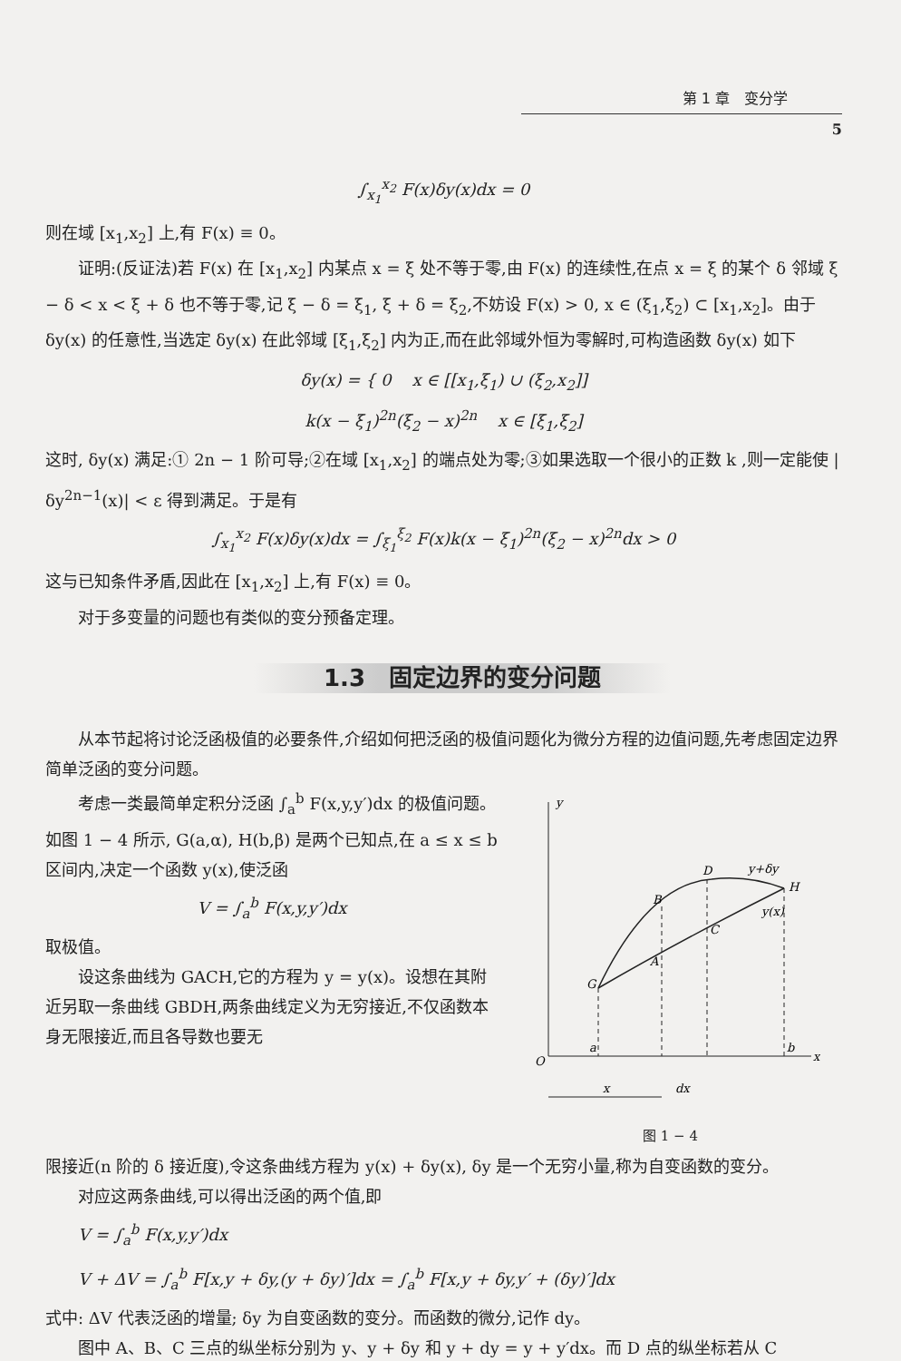第 1 章　变分学
5
∫<sub>x<sub>1</sub></sub><sup>x<sub>2</sub></sup> F(x)δy(x)dx = 0
则在域 [x<sub>1</sub>,x<sub>2</sub>] 上,有 F(x) ≡ 0。
证明:(反证法)若 F(x) 在 [x<sub>1</sub>,x<sub>2</sub>] 内某点 x = ξ 处不等于零,由 F(x) 的连续性,在点 x = ξ 的某个 δ 邻域 ξ − δ < x < ξ + δ 也不等于零,记 ξ − δ = ξ<sub>1</sub>, ξ + δ = ξ<sub>2</sub>,不妨设 F(x) > 0, x ∈ (ξ<sub>1</sub>,ξ<sub>2</sub>) ⊂ [x<sub>1</sub>,x<sub>2</sub>]。由于 δy(x) 的任意性,当选定 δy(x) 在此邻域 [ξ<sub>1</sub>,ξ<sub>2</sub>] 内为正,而在此邻域外恒为零解时,可构造函数 δy(x) 如下
δy(x) = { 0 x ∈ [[x<sub>1</sub>,ξ<sub>1</sub>) ∪ (ξ<sub>2</sub>,x<sub>2</sub>]]
k(x − ξ<sub>1</sub>)<sup>2n</sup>(ξ<sub>2</sub> − x)<sup>2n</sup> x ∈ [ξ<sub>1</sub>,ξ<sub>2</sub>]
这时, δy(x) 满足:① 2n − 1 阶可导;②在域 [x<sub>1</sub>,x<sub>2</sub>] 的端点处为零;③如果选取一个很小的正数 k ,则一定能使 |δy<sup>2n−1</sup>(x)| < ε 得到满足。于是有
∫<sub>x<sub>1</sub></sub><sup>x<sub>2</sub></sup> F(x)δy(x)dx = ∫<sub>ξ<sub>1</sub></sub><sup>ξ<sub>2</sub></sup> F(x)k(x − ξ<sub>1</sub>)<sup>2n</sup>(ξ<sub>2</sub> − x)<sup>2n</sup>dx > 0
这与已知条件矛盾,因此在 [x<sub>1</sub>,x<sub>2</sub>] 上,有 F(x) ≡ 0。
对于多变量的问题也有类似的变分预备定理。
1.3　固定边界的变分问题
从本节起将讨论泛函极值的必要条件,介绍如何把泛函的极值问题化为微分方程的边值问题,先考虑固定边界简单泛函的变分问题。
考虑一类最简单定积分泛函 ∫<sub>a</sub><sup>b</sup> F(x,y,y′)dx 的极值问题。如图 1 − 4 所示, G(a,α), H(b,β) 是两个已知点,在 a ≤ x ≤ b 区间内,决定一个函数 y(x),使泛函
V = ∫<sub>a</sub><sup>b</sup> F(x,y,y′)dx
取极值。
设这条曲线为 GACH,它的方程为 y = y(x)。设想在其附近另取一条曲线 GBDH,两条曲线定义为无穷接近,不仅函数本身无限接近,而且各导数也要无
y
x
O
G
H
B
D
A
C
y+δy
y(x)
a
b
x
dx
图 1 − 4
限接近(n 阶的 δ 接近度),令这条曲线方程为 y(x) + δy(x), δy 是一个无穷小量,称为自变函数的变分。
对应这两条曲线,可以得出泛函的两个值,即
V = ∫<sub>a</sub><sup>b</sup> F(x,y,y′)dx
V + ΔV = ∫<sub>a</sub><sup>b</sup> F[x,y + δy,(y + δy)′]dx = ∫<sub>a</sub><sup>b</sup> F[x,y + δy,y′ + (δy)′]dx
式中: ΔV 代表泛函的增量; δy 为自变函数的变分。而函数的微分,记作 dy。
图中 A、B、C 三点的纵坐标分别为 y、y + δy 和 y + dy = y + y′dx。而 D 点的纵坐标若从 C